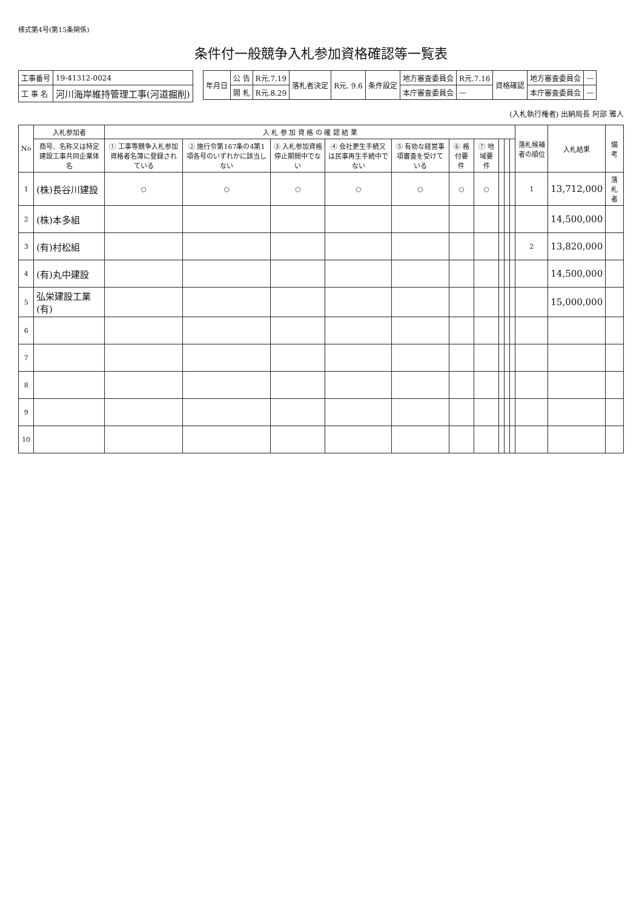様式第4号(第15条関係)
条件付一般競争入札参加資格確認等一覧表
| 工事番号 | 19-41312-0024 |
| 工 事 名 | 河川海岸維持管理工事(河道掘削) |
| 年月日 | 公 告 | R元.7.19 | 落札者決定 | R元. 9.6 | 条件設定 | 地方審査委員会 | R元.7.16 | 資格確認 | 地方審査委員会 | — |
| | 開 札 | R元.8.29 | | | | 本庁審査委員会 | — | | 本庁審査委員会 | — |
(入札執行権者) 出納局長 阿部 雅人
| No | 入札参加者 | 入 札 参 加 資 格 の 確 認 結 果 | | | | | | | | | | 落札候補者の順位 | 入札結果 | 備 考 |
| --- | --- | --- | --- | --- | --- | --- | --- | --- | --- | --- | --- | --- | --- | --- |
| | 商号、名称又は特定建設工事共同企業体名 | ① 工事等競争入札参加資格者名簿に登録されている | ② 施行令第167条の4第1項各号のいずれかに該当しない | ③ 入札参加資格停止期間中でない | ④ 会社更生手続又は民事再生手続中でない | ⑤ 有効な経営事項審査を受けている | ⑥ 格付要件 | ⑦ 地域要件 | | | | | | |
| 1 | (株)長谷川建設 | ○ | ○ | ○ | ○ | ○ | ○ | ○ | | | | 1 | 13,712,000 | 落札者 |
| 2 | (株)本多組 | | | | | | | | | | | | 14,500,000 | |
| 3 | (有)村松組 | | | | | | | | | | | 2 | 13,820,000 | |
| 4 | (有)丸中建設 | | | | | | | | | | | | 14,500,000 | |
| 5 | 弘栄建設工業(有) | | | | | | | | | | | | 15,000,000 | |
| 6 | | | | | | | | | | | | | | |
| 7 | | | | | | | | | | | | | | |
| 8 | | | | | | | | | | | | | | |
| 9 | | | | | | | | | | | | | | |
| 10 | | | | | | | | | | | | | | |